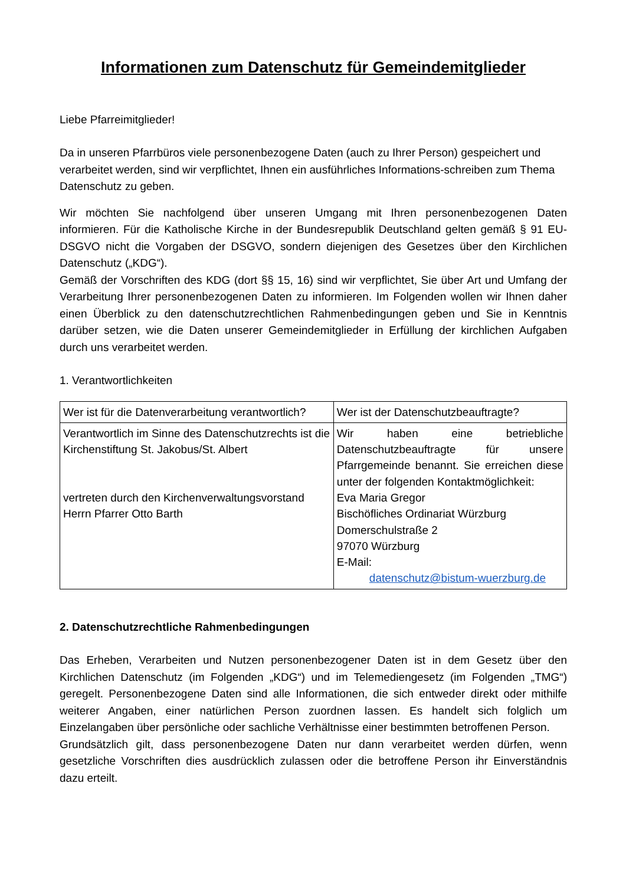Informationen zum Datenschutz für Gemeindemitglieder
Liebe Pfarreimitglieder!
Da in unseren Pfarrbüros viele personenbezogene Daten (auch zu Ihrer Person) gespeichert und verarbeitet werden, sind wir verpflichtet, Ihnen ein ausführliches Informations-schreiben zum Thema Datenschutz zu geben.
Wir möchten Sie nachfolgend über unseren Umgang mit Ihren personenbezogenen Daten informieren. Für die Katholische Kirche in der Bundesrepublik Deutschland gelten gemäß § 91 EU-DSGVO nicht die Vorgaben der DSGVO, sondern diejenigen des Gesetzes über den Kirchlichen Datenschutz („KDG“).
Gemäß der Vorschriften des KDG (dort §§ 15, 16) sind wir verpflichtet, Sie über Art und Umfang der Verarbeitung Ihrer personenbezogenen Daten zu informieren. Im Folgenden wollen wir Ihnen daher einen Überblick zu den datenschutzrechtlichen Rahmenbedingungen geben und Sie in Kenntnis darüber setzen, wie die Daten unserer Gemeindemitglieder in Erfüllung der kirchlichen Aufgaben durch uns verarbeitet werden.
1. Verantwortlichkeiten
| Wer ist für die Datenverarbeitung verantwortlich? | Wer ist der Datenschutzbeauftragte? |
| Verantwortlich im Sinne des Datenschutzrechts ist die Kirchenstiftung St. Jakobus/St. Albert vertreten durch den Kirchenverwaltungsvorstand Herrn Pfarrer Otto Barth | Wir haben eine betriebliche Datenschutzbeauftragte für unsere Pfarrgemeinde benannt. Sie erreichen diese unter der folgenden Kontaktmöglichkeit: Eva Maria Gregor Bischöfliches Ordinariat Würzburg Domerschulstraße 2 97070 Würzburg E-Mail: datenschutz@bistum-wuerzburg.de |
2. Datenschutzrechtliche Rahmenbedingungen
Das Erheben, Verarbeiten und Nutzen personenbezogener Daten ist in dem Gesetz über den Kirchlichen Datenschutz (im Folgenden „KDG“) und im Telemediengesetz (im Folgenden „TMG“) geregelt. Personenbezogene Daten sind alle Informationen, die sich entweder direkt oder mithilfe weiterer Angaben, einer natürlichen Person zuordnen lassen. Es handelt sich folglich um Einzelangaben über persönliche oder sachliche Verhältnisse einer bestimmten betroffenen Person.
Grundsätzlich gilt, dass personenbezogene Daten nur dann verarbeitet werden dürfen, wenn gesetzliche Vorschriften dies ausdrücklich zulassen oder die betroffene Person ihr Einverständnis dazu erteilt.